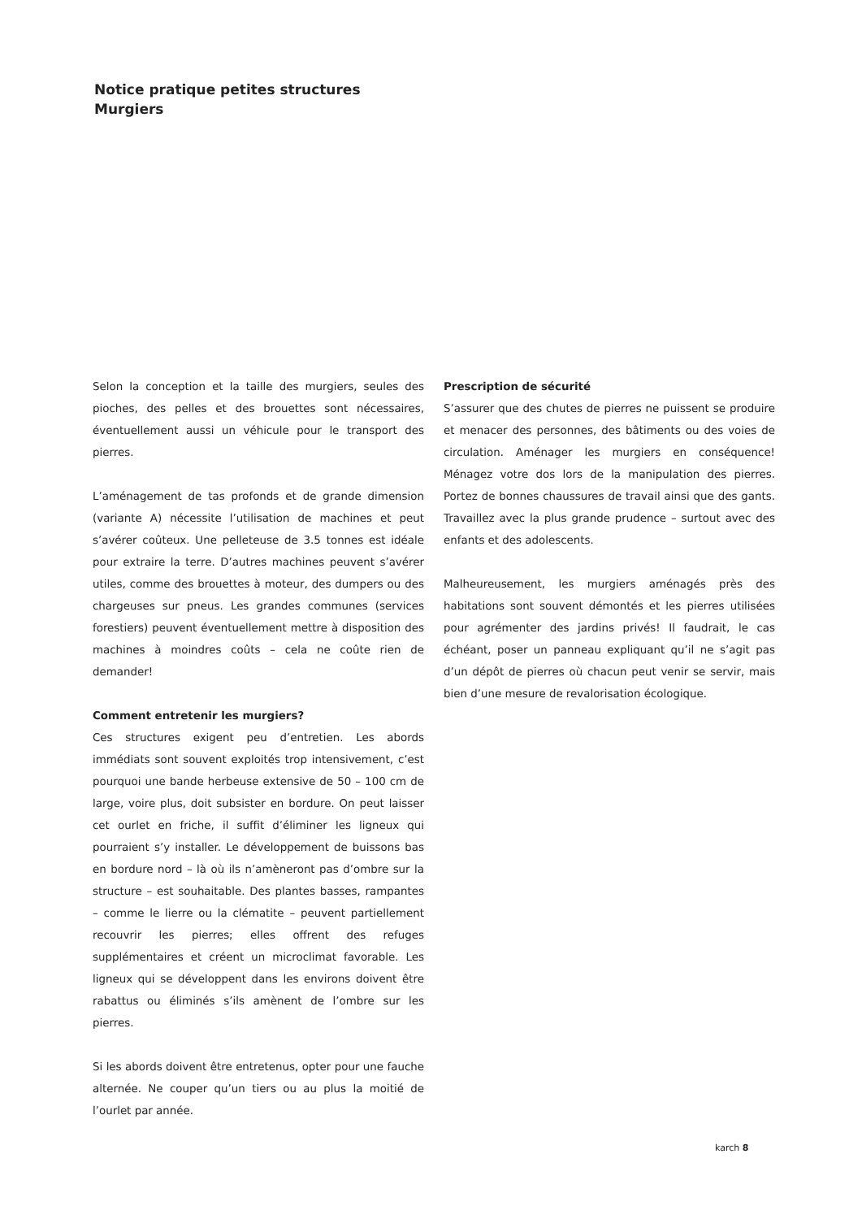Notice pratique petites structures
Murgiers
Selon la conception et la taille des murgiers, seules des pioches, des pelles et des brouettes sont nécessaires, éventuellement aussi un véhicule pour le transport des pierres.
L’aménagement de tas profonds et de grande dimension (variante A) nécessite l’utilisation de machines et peut s’avérer coûteux. Une pelleteuse de 3.5 tonnes est idéale pour extraire la terre. D’autres machines peuvent s’avérer utiles, comme des brouettes à moteur, des dumpers ou des chargeuses sur pneus. Les grandes communes (services forestiers) peuvent éventuellement mettre à disposition des machines à moindres coûts – cela ne coûte rien de demander!
Comment entretenir les murgiers?
Ces structures exigent peu d’entretien. Les abords immédiats sont souvent exploités trop intensivement, c’est pourquoi une bande herbeuse extensive de 50 – 100 cm de large, voire plus, doit subsister en bordure. On peut laisser cet ourlet en friche, il suffit d’éliminer les ligneux qui pourraient s’y installer. Le développement de buissons bas en bordure nord – là où ils n’amèneront pas d’ombre sur la structure – est souhaitable. Des plantes basses, rampantes – comme le lierre ou la clématite – peuvent partiellement recouvrir les pierres; elles offrent des refuges supplémentaires et créent un microclimat favorable. Les ligneux qui se développent dans les environs doivent être rabattus ou éliminés s’ils amènent de l’ombre sur les pierres.
Si les abords doivent être entretenus, opter pour une fauche alternée. Ne couper qu’un tiers ou au plus la moitié de l’ourlet par année.
Prescription de sécurité
S’assurer que des chutes de pierres ne puissent se produire et menacer des personnes, des bâtiments ou des voies de circulation. Aménager les murgiers en conséquence! Ménagez votre dos lors de la manipulation des pierres. Portez de bonnes chaussures de travail ainsi que des gants. Travaillez avec la plus grande prudence – surtout avec des enfants et des adolescents.
Malheureusement, les murgiers aménagés près des habitations sont souvent démontés et les pierres utilisées pour agrémenter des jardins privés! Il faudrait, le cas échéant, poser un panneau expliquant qu’il ne s’agit pas d’un dépôt de pierres où chacun peut venir se servir, mais bien d’une mesure de revalorisation écologique.
karch 8